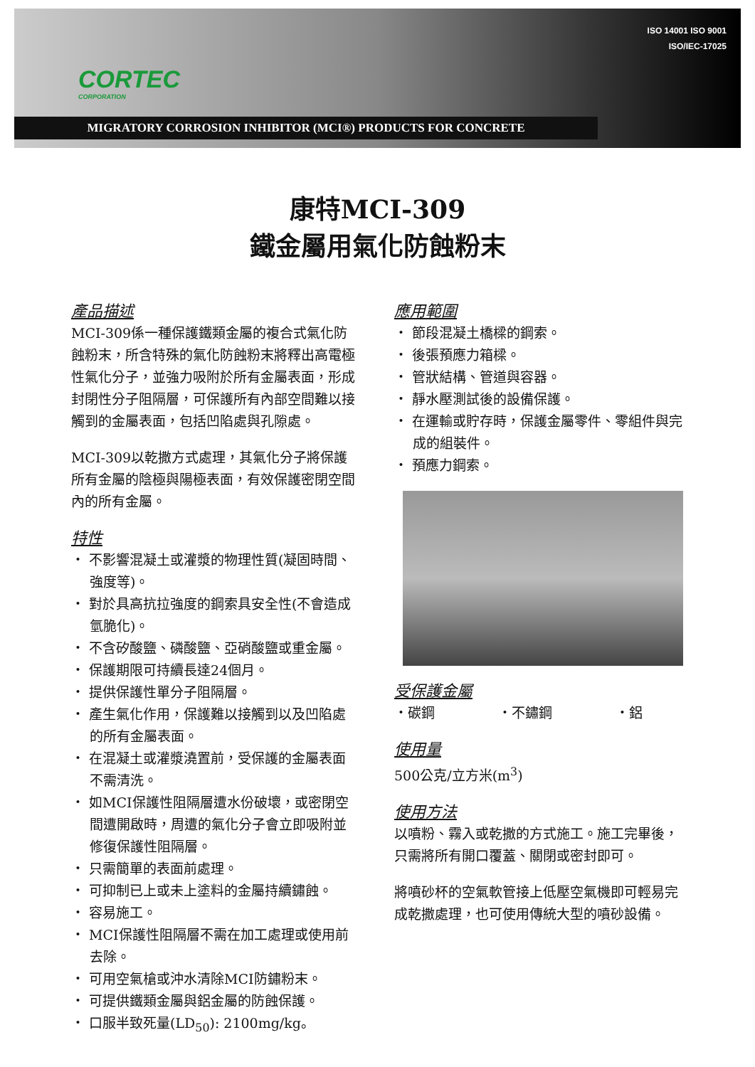CORTEC
CORPORATION
ISO 14001 ISO 9001
ISO/IEC-17025
MIGRATORY CORROSION INHIBITOR (MCI®) PRODUCTS FOR CONCRETE
康特MCI-309
鐵金屬用氣化防蝕粉末
產品描述
MCI-309係一種保護鐵類金屬的複合式氣化防蝕粉末，所含特殊的氣化防蝕粉末將釋出高電極性氣化分子，並強力吸附於所有金屬表面，形成封閉性分子阻隔層，可保護所有內部空間難以接觸到的金屬表面，包括凹陷處與孔隙處。
MCI-309以乾撒方式處理，其氣化分子將保護所有金屬的陰極與陽極表面，有效保護密閉空間內的所有金屬。
特性
・ 不影響混凝土或灌漿的物理性質(凝固時間、強度等)。
・ 對於具高抗拉強度的鋼索具安全性(不會造成氫脆化)。
・ 不含矽酸鹽、磷酸鹽、亞硝酸鹽或重金屬。
・ 保護期限可持續長達24個月。
・ 提供保護性單分子阻隔層。
・ 產生氣化作用，保護難以接觸到以及凹陷處的所有金屬表面。
・ 在混凝土或灌漿澆置前，受保護的金屬表面不需清洗。
・ 如MCI保護性阻隔層遭水份破壞，或密閉空間遭開啟時，周遭的氣化分子會立即吸附並修復保護性阻隔層。
・ 只需簡單的表面前處理。
・ 可抑制已上或未上塗料的金屬持續鏽蝕。
・ 容易施工。
・ MCI保護性阻隔層不需在加工處理或使用前去除。
・ 可用空氣槍或沖水清除MCI防鏽粉末。
・ 可提供鐵類金屬與鋁金屬的防蝕保護。
・ 口服半致死量(LD<sub>50</sub>): 2100mg/kg。
應用範圍
・ 節段混凝土橋樑的鋼索。
・ 後張預應力箱樑。
・ 管狀結構、管道與容器。
・ 靜水壓測試後的設備保護。
・ 在運輸或貯存時，保護金屬零件、零組件與完成的組裝件。
・ 預應力鋼索。
受保護金屬
・碳鋼 ・不鏽鋼 ・鋁
使用量
500公克/立方米(m<sup>3</sup>)
使用方法
以噴粉、霧入或乾撒的方式施工。施工完畢後，只需將所有開口覆蓋、關閉或密封即可。
將噴砂杯的空氣軟管接上低壓空氣機即可輕易完成乾撒處理，也可使用傳統大型的噴砂設備。